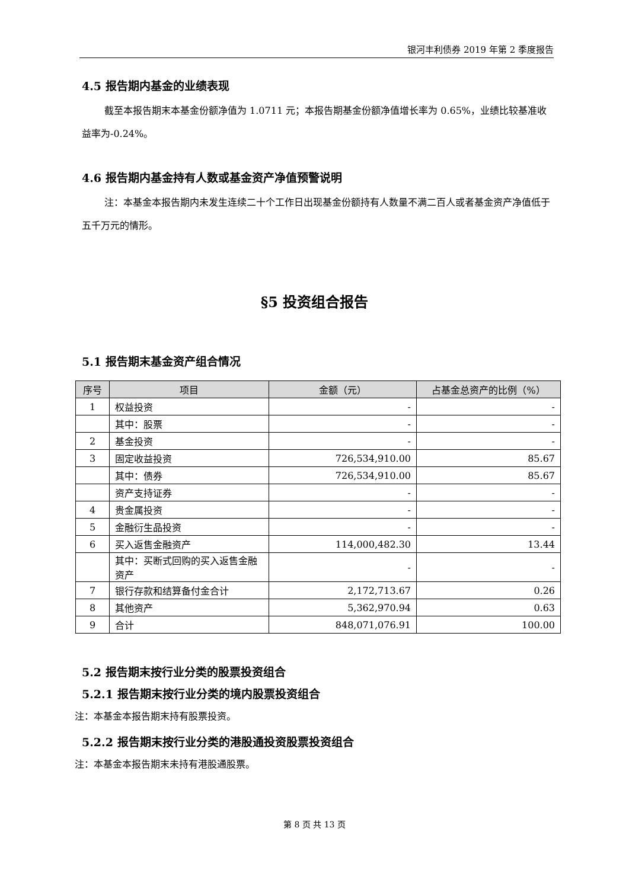银河丰利债券 2019 年第 2 季度报告
4.5 报告期内基金的业绩表现
截至本报告期末本基金份额净值为 1.0711 元；本报告期基金份额净值增长率为 0.65%，业绩比较基准收益率为-0.24%。
4.6 报告期内基金持有人数或基金资产净值预警说明
注：本基金本报告期内未发生连续二十个工作日出现基金份额持有人数量不满二百人或者基金资产净值低于五千万元的情形。
§5 投资组合报告
5.1 报告期末基金资产组合情况
| 序号 | 项目 | 金额（元） | 占基金总资产的比例（%） |
| --- | --- | --- | --- |
| 1 | 权益投资 | - | - |
| | 其中：股票 | - | - |
| 2 | 基金投资 | - | - |
| 3 | 固定收益投资 | 726,534,910.00 | 85.67 |
| | 其中：债券 | 726,534,910.00 | 85.67 |
| | 资产支持证券 | - | - |
| 4 | 贵金属投资 | - | - |
| 5 | 金融衍生品投资 | - | - |
| 6 | 买入返售金融资产 | 114,000,482.30 | 13.44 |
| | 其中：买断式回购的买入返售金融资产 | - | - |
| 7 | 银行存款和结算备付金合计 | 2,172,713.67 | 0.26 |
| 8 | 其他资产 | 5,362,970.94 | 0.63 |
| 9 | 合计 | 848,071,076.91 | 100.00 |
5.2 报告期末按行业分类的股票投资组合
5.2.1 报告期末按行业分类的境内股票投资组合
注：本基金本报告期末持有股票投资。
5.2.2 报告期末按行业分类的港股通投资股票投资组合
注：本基金本报告期末未持有港股通股票。
第 8 页 共 13 页